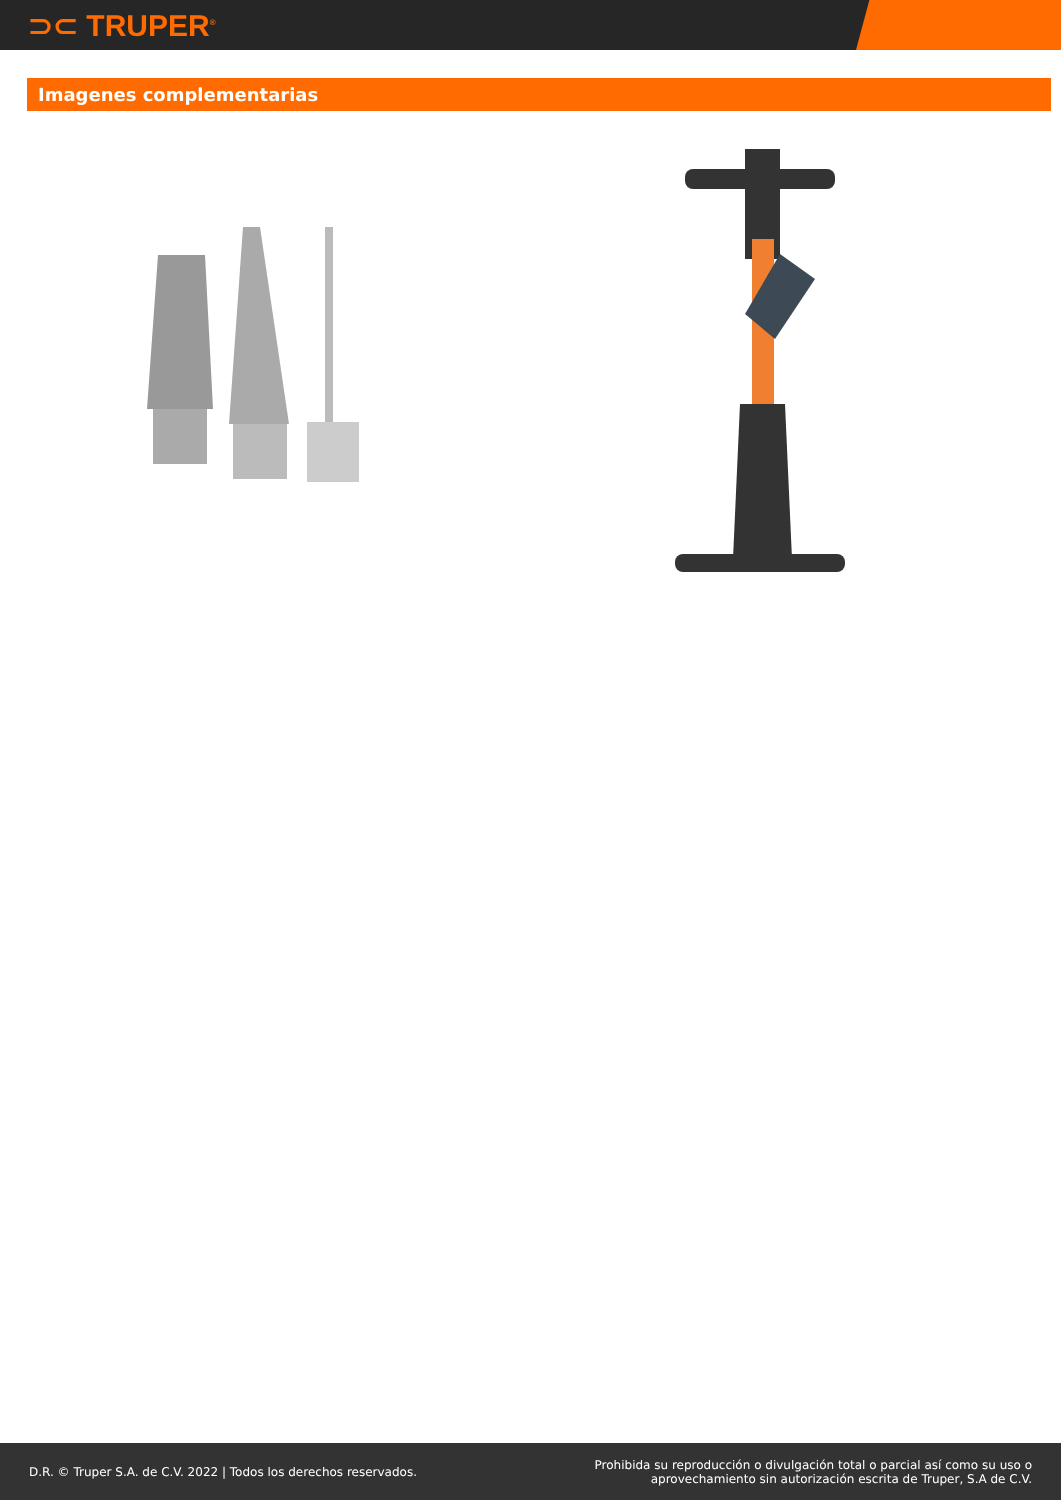⊃⊂ TRUPER<sup>®</sup>
Imagenes complementarias
D.R. © Truper S.A. de C.V. 2022 | Todos los derechos reservados.
Prohibida su reproducción o divulgación total o parcial así como su uso o
aprovechamiento sin autorización escrita de Truper, S.A de C.V.